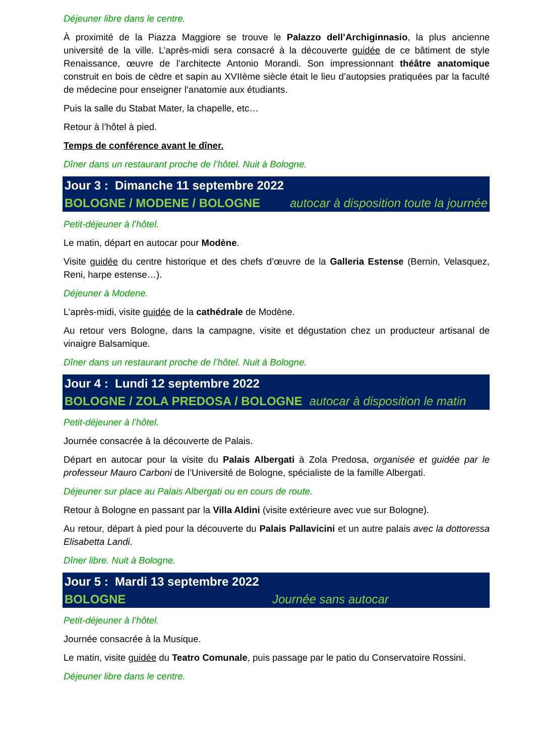Déjeuner libre dans le centre.
À proximité de la Piazza Maggiore se trouve le Palazzo dell’Archiginnasio, la plus ancienne université de la ville. L’après-midi sera consacré à la découverte guidée de ce bâtiment de style Renaissance, œuvre de l’architecte Antonio Morandi. Son impressionnant théâtre anatomique construit en bois de cèdre et sapin au XVIIème siècle était le lieu d’autopsies pratiquées par la faculté de médecine pour enseigner l’anatomie aux étudiants.
Puis la salle du Stabat Mater, la chapelle, etc…
Retour à l’hôtel à pied.
Temps de conférence avant le dîner.
Dîner dans un restaurant proche de l’hôtel. Nuit à Bologne.
Jour 3 : Dimanche 11 septembre 2022
BOLOGNE / MODENE / BOLOGNE autocar à disposition toute la journée
Petit-déjeuner à l’hôtel.
Le matin, départ en autocar pour Modène.
Visite guidée du centre historique et des chefs d’œuvre de la Galleria Estense (Bernin, Velasquez, Reni, harpe estense…).
Déjeuner à Modene.
L’après-midi, visite guidée de la cathédrale de Modène.
Au retour vers Bologne, dans la campagne, visite et dégustation chez un producteur artisanal de vinaigre Balsamique.
Dîner dans un restaurant proche de l’hôtel. Nuit à Bologne.
Jour 4 : Lundi 12 septembre 2022
BOLOGNE / ZOLA PREDOSA / BOLOGNE autocar à disposition le matin
Petit-déjeuner à l’hôtel.
Journée consacrée à la découverte de Palais.
Départ en autocar pour la visite du Palais Albergati à Zola Predosa, organisée et guidée par le professeur Mauro Carboni de l’Université de Bologne, spécialiste de la famille Albergati.
Déjeuner sur place au Palais Albergati ou en cours de route.
Retour à Bologne en passant par la Villa Aldini (visite extérieure avec vue sur Bologne).
Au retour, départ à pied pour la découverte du Palais Pallavicini et un autre palais avec la dottoressa Elisabetta Landi.
Dîner libre. Nuit à Bologne.
Jour 5 : Mardi 13 septembre 2022
BOLOGNE Journée sans autocar
Petit-déjeuner à l’hôtel.
Journée consacrée à la Musique.
Le matin, visite guidée du Teatro Comunale, puis passage par le patio du Conservatoire Rossini.
Déjeuner libre dans le centre.